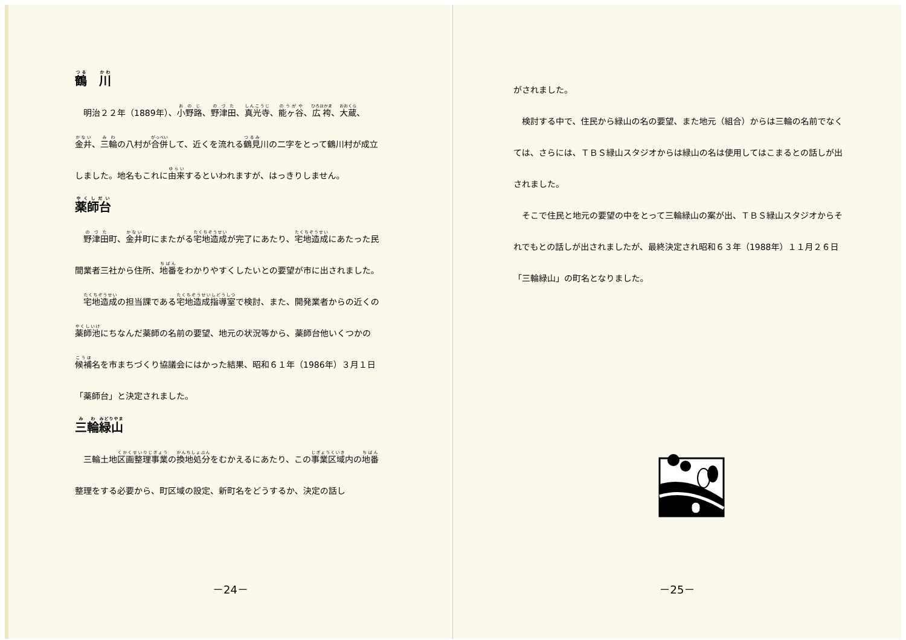鶴　川
　明治２２年（1889年）、小野路、野津田、真光寺、能ヶ谷、広袴、大蔵、金井、三輪の八村が合併して、近くを流れる鶴見川の二字をとって鶴川村が成立しました。地名もこれに由来するといわれますが、はっきりしません。
薬師台
　野津田町、金井町にまたがる宅地造成が完了にあたり、宅地造成にあたった民間業者三社から住所、地番をわかりやすくしたいとの要望が市に出されました。
　宅地造成の担当課である宅地造成指導室で検討、また、開発業者からの近くの薬師池にちなんだ薬師の名前の要望、地元の状況等から、薬師台他いくつかの候補名を市まちづくり協議会にはかった結果、昭和６１年（1986年）３月１日「薬師台」と決定されました。
三輪緑山
　三輪土地区画整理事業の換地処分をむかえるにあたり、この事業区域内の地番整理をする必要から、町区域の設定、新町名をどうするか、決定の話し
－24－
がされました。
　検討する中で、住民から緑山の名の要望、また地元（組合）からは三輪の名前でなくては、さらには、ＴＢＳ緑山スタジオからは緑山の名は使用してはこまるとの話しが出されました。
　そこで住民と地元の要望の中をとって三輪緑山の案が出、ＴＢＳ緑山スタジオからそれでもとの話しが出されましたが、最終決定され昭和６３年（1988年）１１月２６日「三輪緑山」の町名となりました。
－25－